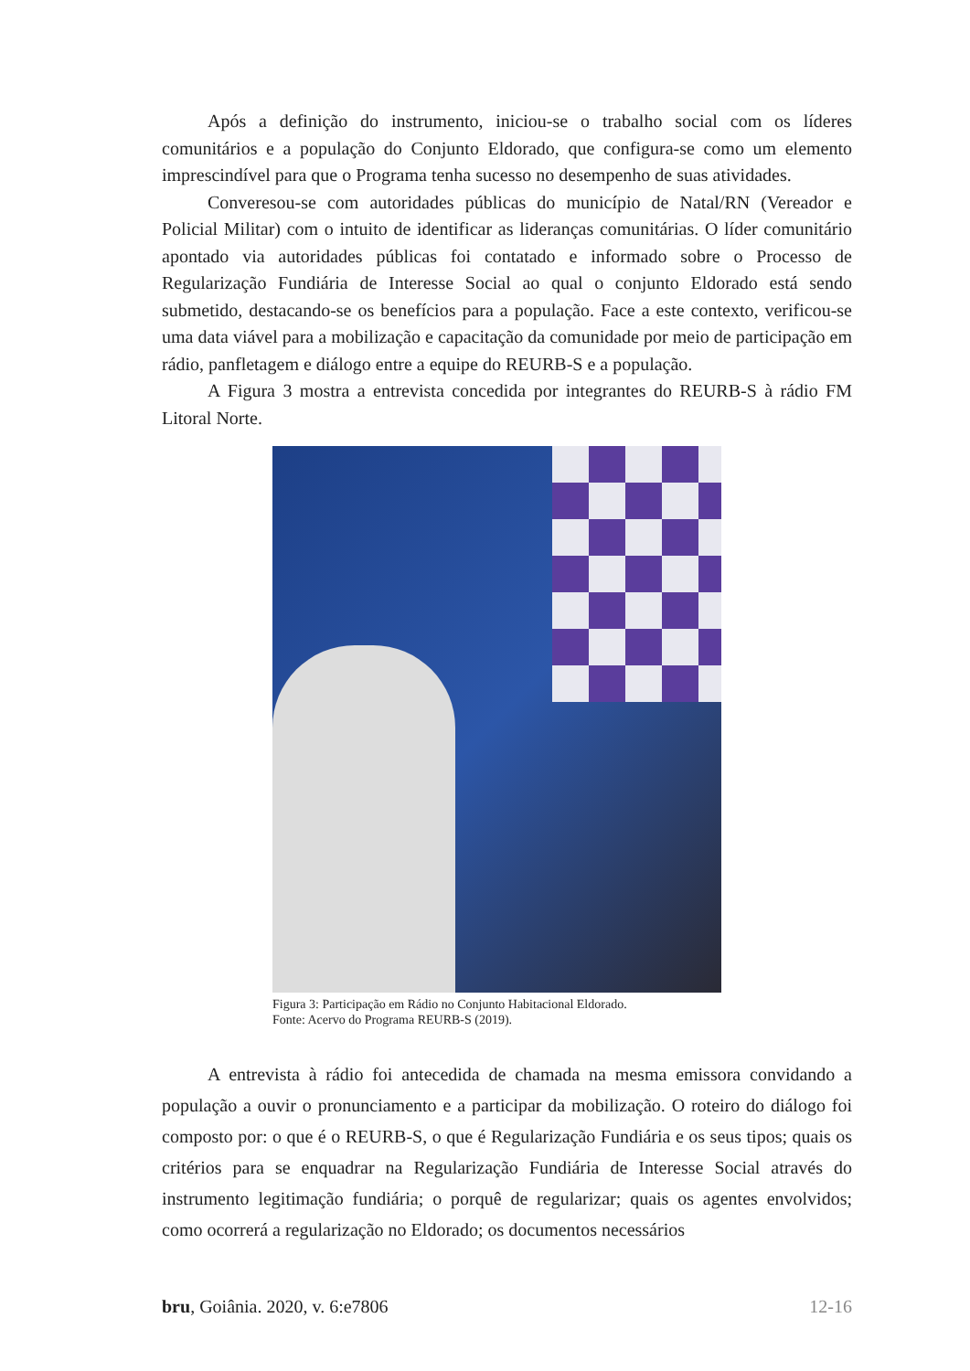Após a definição do instrumento, iniciou-se o trabalho social com os líderes comunitários e a população do Conjunto Eldorado, que configura-se como um elemento imprescindível para que o Programa tenha sucesso no desempenho de suas atividades.
Converesou-se com autoridades públicas do município de Natal/RN (Vereador e Policial Militar) com o intuito de identificar as lideranças comunitárias. O líder comunitário apontado via autoridades públicas foi contatado e informado sobre o Processo de Regularização Fundiária de Interesse Social ao qual o conjunto Eldorado está sendo submetido, destacando-se os benefícios para a população. Face a este contexto, verificou-se uma data viável para a mobilização e capacitação da comunidade por meio de participação em rádio, panfletagem e diálogo entre a equipe do REURB-S e a população.
A Figura 3 mostra a entrevista concedida por integrantes do REURB-S à rádio FM Litoral Norte.
Figura 3: Participação em Rádio no Conjunto Habitacional Eldorado.
Fonte: Acervo do Programa REURB-S (2019).
A entrevista à rádio foi antecedida de chamada na mesma emissora convidando a população a ouvir o pronunciamento e a participar da mobilização. O roteiro do diálogo foi composto por: o que é o REURB-S, o que é Regularização Fundiária e os seus tipos; quais os critérios para se enquadrar na Regularização Fundiária de Interesse Social através do instrumento legitimação fundiária; o porquê de regularizar; quais os agentes envolvidos; como ocorrerá a regularização no Eldorado; os documentos necessários
bru, Goiânia. 2020, v. 6:e7806 12-16